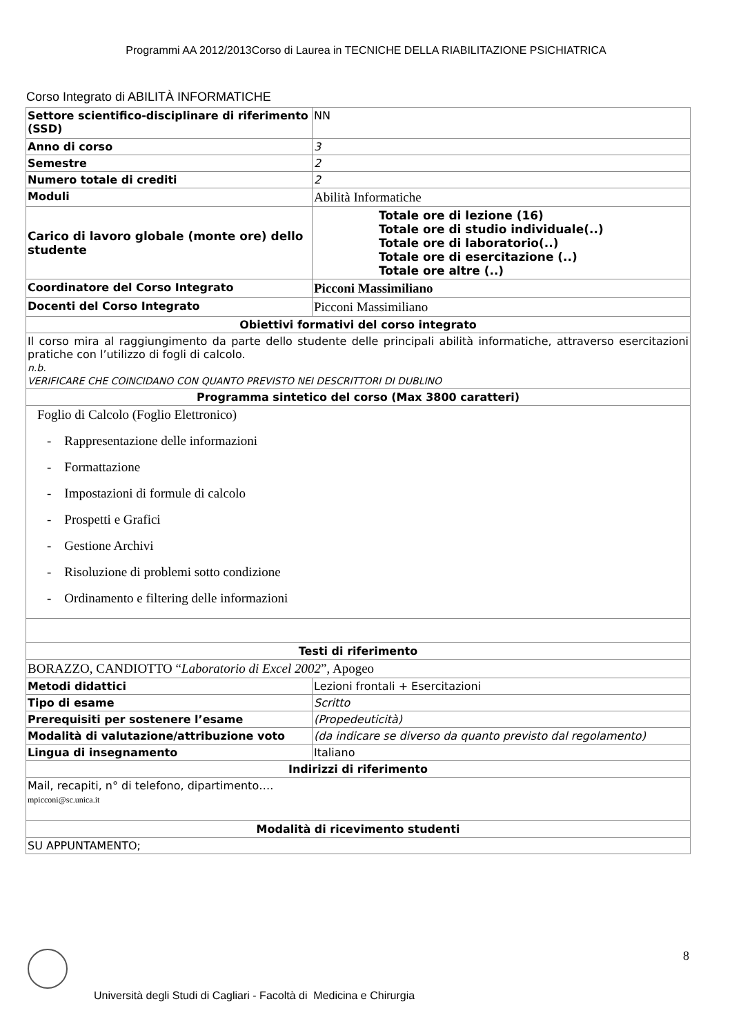Programmi AA 2012/2013Corso di Laurea in TECNICHE DELLA RIABILITAZIONE PSICHIATRICA
Corso Integrato di ABILITÀ INFORMATICHE
| Settore scientifico-disciplinare di riferimento (SSD) | NN |
| Anno di corso | 3 |
| Semestre | 2 |
| Numero totale di crediti | 2 |
| Moduli | Abilità Informatiche |
| Carico di lavoro globale (monte ore) dello studente | Totale ore di lezione (16) Totale ore di studio individuale(..) Totale ore di laboratorio(..) Totale ore di esercitazione (..) Totale ore altre (..) |
| Coordinatore del Corso Integrato | Picconi Massimiliano |
| Docenti del Corso Integrato | Picconi Massimiliano |
| Obiettivi formativi del corso integrato | |
| Il corso mira al raggiungimento da parte dello studente delle principali abilità informatiche, attraverso esercitazioni pratiche con l’utilizzo di fogli di calcolo. n.b. VERIFICARE CHE COINCIDANO CON QUANTO PREVISTO NEI DESCRITTORI DI DUBLINO | |
| Programma sintetico del corso (Max 3800 caratteri) | |
| Foglio di Calcolo (Foglio Elettronico) - Rappresentazione delle informazioni - Formattazione - Impostazioni di formule di calcolo - Prospetti e Grafici - Gestione Archivi - Risoluzione di problemi sotto condizione - Ordinamento e filtering delle informazioni | |
| Testi di riferimento | |
| BORAZZO, CANDIOTTO “ Laboratorio di Excel 2002 ”, Apogeo | |
| Metodi didattici | Lezioni frontali + Esercitazioni |
| Tipo di esame | Scritto |
| Prerequisiti per sostenere l’esame | (Propedeuticità) |
| Modalità di valutazione/attribuzione voto | (da indicare se diverso da quanto previsto dal regolamento) |
| Lingua di insegnamento | Italiano |
| Indirizzi di riferimento | |
| Mail, recapiti, n° di telefono, dipartimento…. mpicconi@sc.unica.it | |
| Modalità di ricevimento studenti | |
| SU APPUNTAMENTO; | |
8
Università degli Studi di Cagliari - Facoltà di Medicina e Chirurgia